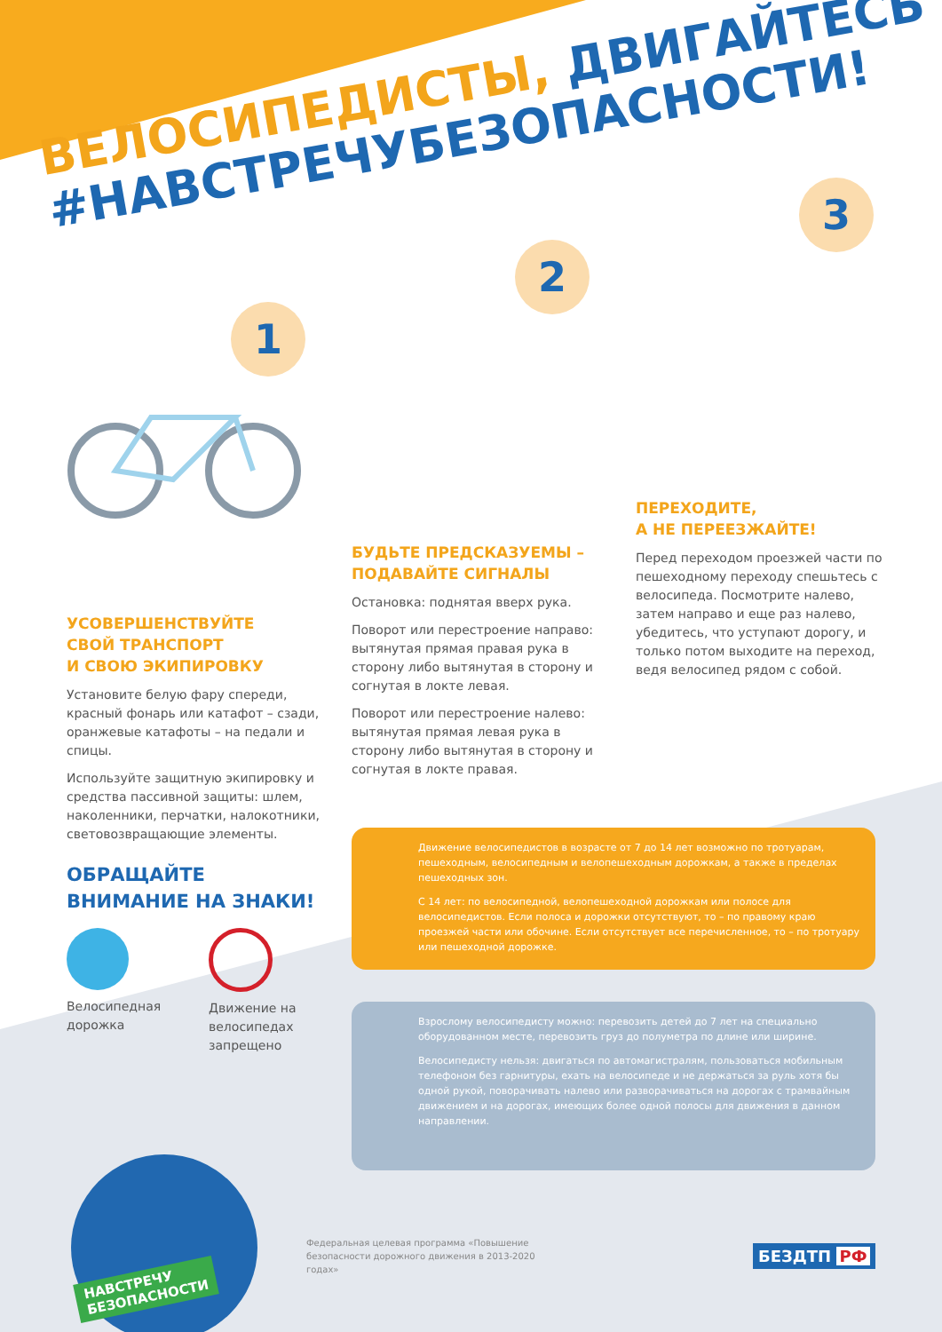ВЕЛОСИПЕДИСТЫ, ДВИГАЙТЕСЬ
#НАВСТРЕЧУБЕЗОПАСНОСТИ!
1
2
3
УСОВЕРШЕНСТВУЙТЕ
СВОЙ ТРАНСПОРТ
И СВОЮ ЭКИПИРОВКУ
Установите белую фару спереди, красный фонарь или катафот – сзади, оранжевые катафоты – на педали и спицы.
Используйте защитную экипировку и средства пассивной защиты: шлем, наколенники, перчатки, налокотники, световозвращающие элементы.
ОБРАЩАЙТЕ
ВНИМАНИЕ НА ЗНАКИ!
Велосипедная дорожка
Движение на велосипедах запрещено
БУДЬТЕ ПРЕДСКАЗУЕМЫ –
ПОДАВАЙТЕ СИГНАЛЫ
Остановка: поднятая вверх рука.
Поворот или перестроение направо: вытянутая прямая правая рука в сторону либо вытянутая в сторону и согнутая в локте левая.
Поворот или перестроение налево: вытянутая прямая левая рука в сторону либо вытянутая в сторону и согнутая в локте правая.
ПЕРЕХОДИТЕ,
А НЕ ПЕРЕЕЗЖАЙТЕ!
Перед переходом проезжей части по пешеходному переходу спешьтесь с велосипеда. Посмотрите налево, затем направо и еще раз налево, убедитесь, что уступают дорогу, и только потом выходите на переход, ведя велосипед рядом с собой.
Движение велосипедистов в возрасте от 7 до 14 лет возможно по тротуарам, пешеходным, велосипедным и велопешеходным дорожкам, а также в пределах пешеходных зон.
С 14 лет: по велосипедной, велопешеходной дорожкам или полосе для велосипедистов. Если полоса и дорожки отсутствуют, то – по правому краю проезжей части или обочине. Если отсутствует все перечисленное, то – по тротуару или пешеходной дорожке.
Взрослому велосипедисту можно: перевозить детей до 7 лет на специально оборудованном месте, перевозить груз до полуметра по длине или ширине.
Велосипедисту нельзя: двигаться по автомагистралям, пользоваться мобильным телефоном без гарнитуры, ехать на велосипеде и не держаться за руль хотя бы одной рукой, поворачивать налево или разворачиваться на дорогах с трамвайным движением и на дорогах, имеющих более одной полосы для движения в данном направлении.
НАВСТРЕЧУ
БЕЗОПАСНОСТИ
Федеральная целевая программа «Повышение безопасности дорожного движения в 2013-2020 годах»
БЕЗДТП РФ